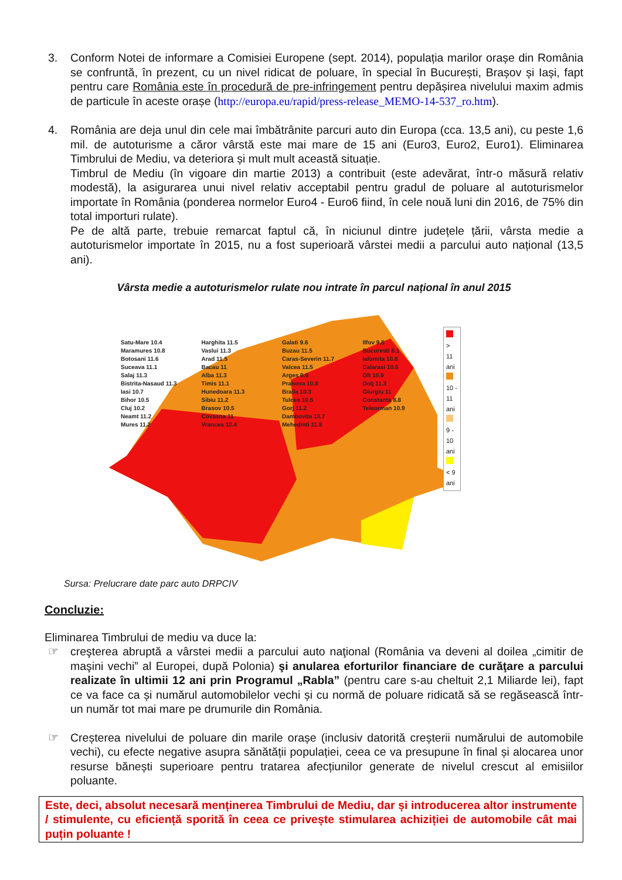3. Conform Notei de informare a Comisiei Europene (sept. 2014), populația marilor orașe din România se confruntă, în prezent, cu un nivel ridicat de poluare, în special în București, Brașov și Iași, fapt pentru care România este în procedură de pre-infringement pentru depășirea nivelului maxim admis de particule în aceste orașe (http://europa.eu/rapid/press-release_MEMO-14-537_ro.htm).
4. România are deja unul din cele mai îmbătrânite parcuri auto din Europa (cca. 13,5 ani), cu peste 1,6 mil. de autoturisme a căror vârstă este mai mare de 15 ani (Euro3, Euro2, Euro1). Eliminarea Timbrului de Mediu, va deteriora și mult mult această situație.
Timbrul de Mediu (în vigoare din martie 2013) a contribuit (este adevărat, într-o măsură relativ modestă), la asigurarea unui nivel relativ acceptabil pentru gradul de poluare al autoturismelor importate în România (ponderea normelor Euro4 - Euro6 fiind, în cele nouă luni din 2016, de 75% din total importuri rulate).
Pe de altă parte, trebuie remarcat faptul că, în niciunul dintre județele țării, vârsta medie a autoturismelor importate în 2015, nu a fost superioară vârstei medii a parcului auto național (13,5 ani).
Vârsta medie a autoturismelor rulate nou intrate în parcul național în anul 2015
> 11 ani
10 - 11 ani
9 - 10 ani
< 9 ani
Satu-Mare 10.4
Maramures 10.8
Botosani 11.6
Suceava 11.1
Salaj 11.3
Bistrita-Nasaud 11.3
Iasi 10.7
Bihor 10.5
Cluj 10.2
Neamt 11.2
Mures 11.2
Harghita 11.5
Vaslui 11.3
Arad 11.5
Bacau 11
Alba 11.3
Timis 11.1
Hunedoara 11.3
Sibiu 11.2
Brasov 10.5
Covasna 11
Vrancea 10.4
Galati 9.6
Buzau 11.5
Caras-Severin 11.7
Valcea 11.5
Arges 9.9
Prahova 10.8
Braila 10.3
Tulcea 10.5
Gorj 11.2
Dambovita 10.7
Mehedinti 11.8
Ilfov 9.5
Bucuresti 8.1
Ialomita 10.8
Calarasi 10.6
Olt 10.9
Dolj 11.3
Giurgiu 11
Constanta 8.8
Teleorman 10.9
Sursa: Prelucrare date parc auto DRPCIV
Concluzie:
Eliminarea Timbrului de mediu va duce la:
☞ creşterea abruptă a vârstei medii a parcului auto naţional (România va deveni al doilea „cimitir de maşini vechi” al Europei, după Polonia) şi anularea eforturilor financiare de curăţare a parcului realizate în ultimii 12 ani prin Programul „Rabla” (pentru care s-au cheltuit 2,1 Miliarde lei), fapt ce va face ca și numărul automobilelor vechi și cu normă de poluare ridicată să se regăsească într-un număr tot mai mare pe drumurile din România.
☞ Creșterea nivelului de poluare din marile orașe (inclusiv datorită creșterii numărului de automobile vechi), cu efecte negative asupra sănătății populației, ceea ce va presupune în final și alocarea unor resurse bănești superioare pentru tratarea afecțiunilor generate de nivelul crescut al emisiilor poluante.
Este, deci, absolut necesară menținerea Timbrului de Mediu, dar și introducerea altor instrumente / stimulente, cu eficiență sporită în ceea ce privește stimularea achiziției de automobile cât mai puțin poluante !